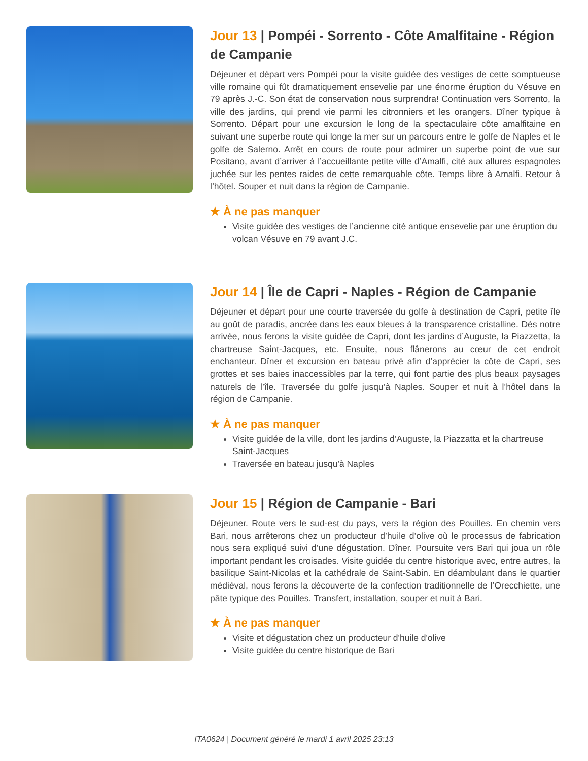Jour 13 | Pompéi - Sorrento - Côte Amalfitaine - Région de Campanie
Déjeuner et départ vers Pompéi pour la visite guidée des vestiges de cette somptueuse ville romaine qui fût dramatiquement ensevelie par une énorme éruption du Vésuve en 79 après J.-C. Son état de conservation nous surprendra! Continuation vers Sorrento, la ville des jardins, qui prend vie parmi les citronniers et les orangers. Dîner typique à Sorrento. Départ pour une excursion le long de la spectaculaire côte amalfitaine en suivant une superbe route qui longe la mer sur un parcours entre le golfe de Naples et le golfe de Salerno. Arrêt en cours de route pour admirer un superbe point de vue sur Positano, avant d’arriver à l’accueillante petite ville d’Amalfi, cité aux allures espagnoles juchée sur les pentes raides de cette remarquable côte. Temps libre à Amalfi. Retour à l’hôtel. Souper et nuit dans la région de Campanie.
★ À ne pas manquer
Visite guidée des vestiges de l’ancienne cité antique ensevelie par une éruption du volcan Vésuve en 79 avant J.C.
Jour 14 | Île de Capri - Naples - Région de Campanie
Déjeuner et départ pour une courte traversée du golfe à destination de Capri, petite île au goût de paradis, ancrée dans les eaux bleues à la transparence cristalline. Dès notre arrivée, nous ferons la visite guidée de Capri, dont les jardins d’Auguste, la Piazzetta, la chartreuse Saint-Jacques, etc. Ensuite, nous flânerons au cœur de cet endroit enchanteur. Dîner et excursion en bateau privé afin d’apprécier la côte de Capri, ses grottes et ses baies inaccessibles par la terre, qui font partie des plus beaux paysages naturels de l’île. Traversée du golfe jusqu’à Naples. Souper et nuit à l’hôtel dans la région de Campanie.
★ À ne pas manquer
Visite guidée de la ville, dont les jardins d’Auguste, la Piazzatta et la chartreuse Saint-Jacques
Traversée en bateau jusqu'à Naples
Jour 15 | Région de Campanie - Bari
Déjeuner. Route vers le sud-est du pays, vers la région des Pouilles. En chemin vers Bari, nous arrêterons chez un producteur d’huile d’olive où le processus de fabrication nous sera expliqué suivi d’une dégustation. Dîner. Poursuite vers Bari qui joua un rôle important pendant les croisades. Visite guidée du centre historique avec, entre autres, la basilique Saint-Nicolas et la cathédrale de Saint-Sabin. En déambulant dans le quartier médiéval, nous ferons la découverte de la confection traditionnelle de l’Orecchiette, une pâte typique des Pouilles. Transfert, installation, souper et nuit à Bari.
★ À ne pas manquer
Visite et dégustation chez un producteur d'huile d'olive
Visite guidée du centre historique de Bari
ITA0624 | Document généré le mardi 1 avril 2025 23:13